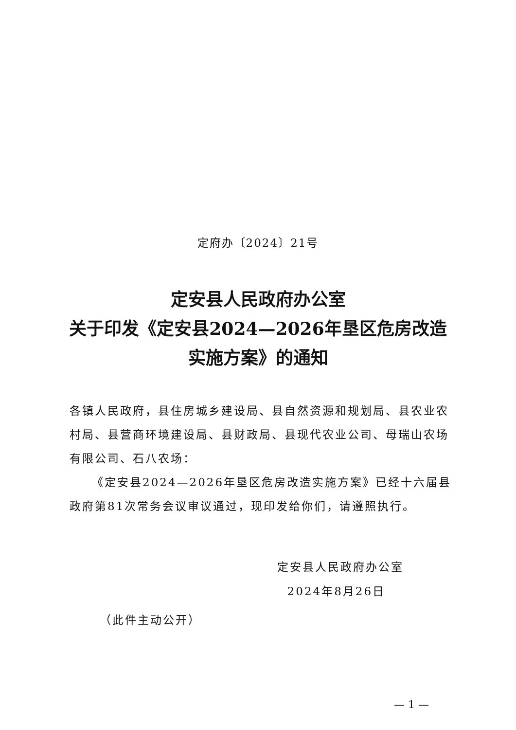定府办〔2024〕21号
定安县人民政府办公室
关于印发《定安县2024—2026年垦区危房改造
实施方案》的通知
各镇人民政府，县住房城乡建设局、县自然资源和规划局、县农业农村局、县营商环境建设局、县财政局、县现代农业公司、母瑞山农场有限公司、石八农场：
《定安县2024—2026年垦区危房改造实施方案》已经十六届县政府第81次常务会议审议通过，现印发给你们，请遵照执行。
定安县人民政府办公室
2024年8月26日
（此件主动公开）
— 1 —